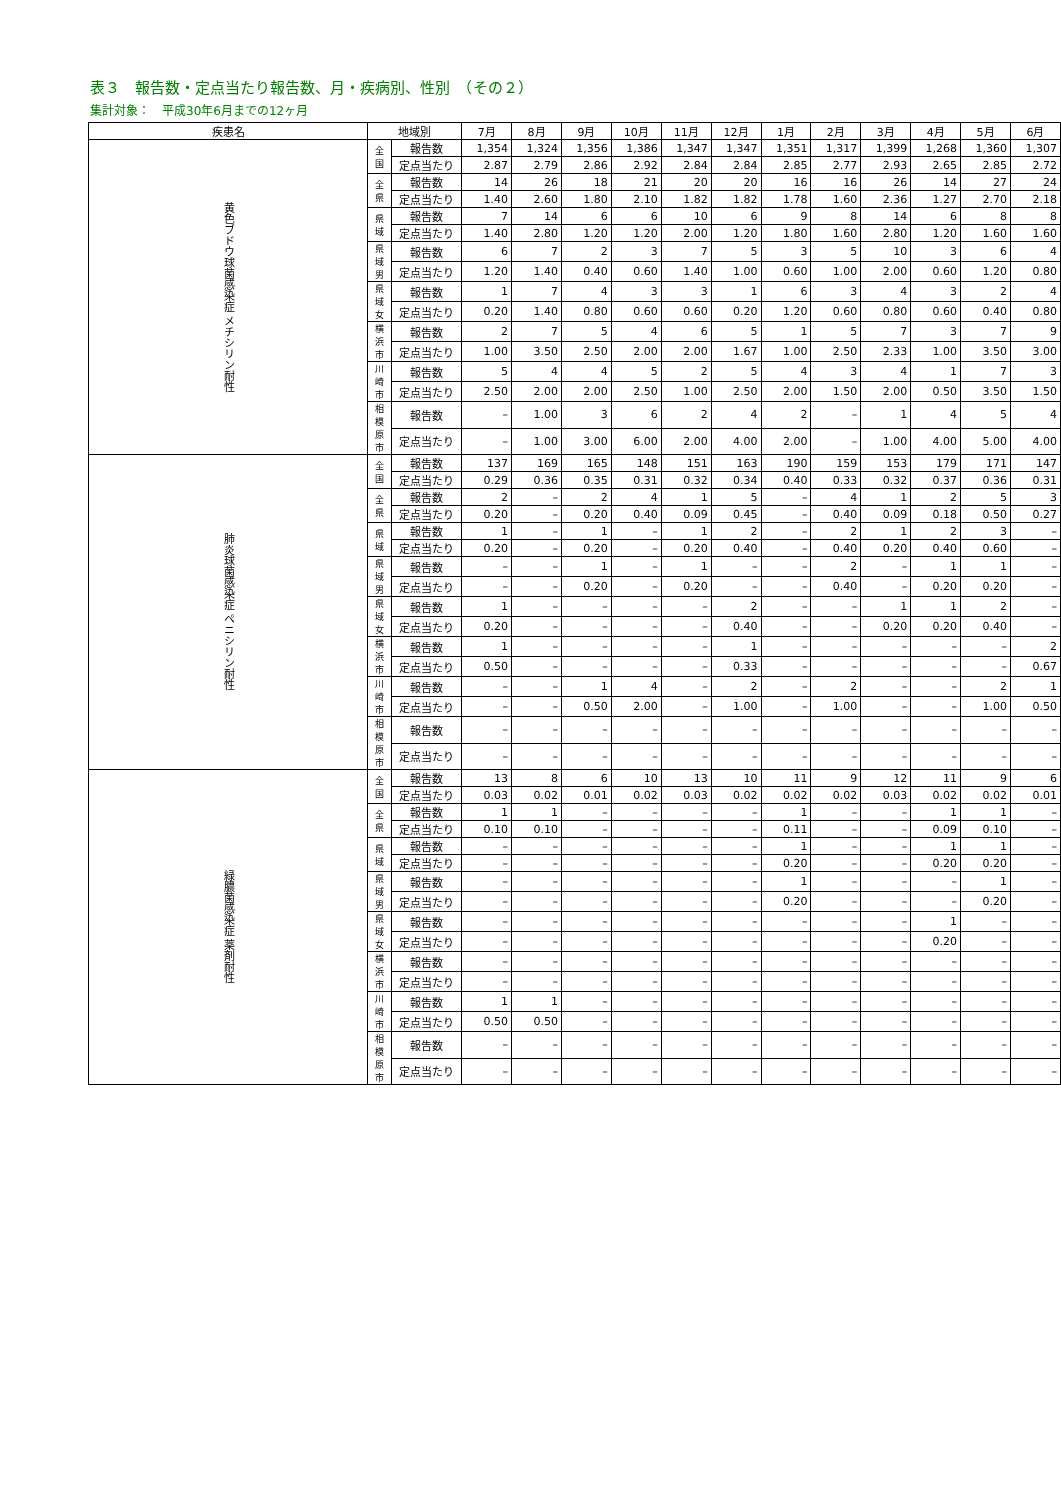表３　報告数・定点当たり報告数、月・疾病別、性別　（その２）
集計対象：　平成30年6月までの12ヶ月
| 疾患名 | 地域別 | | 7月 | 8月 | 9月 | 10月 | 11月 | 12月 | 1月 | 2月 | 3月 | 4月 | 5月 | 6月 |
| --- | --- | --- | --- | --- | --- | --- | --- | --- | --- | --- | --- | --- | --- | --- |
| 黄色ブドウ球菌感染症 メチシリン耐性 | 全国 | 報告数 | 1,354 | 1,324 | 1,356 | 1,386 | 1,347 | 1,347 | 1,351 | 1,317 | 1,399 | 1,268 | 1,360 | 1,307 |
| | | 定点当たり | 2.87 | 2.79 | 2.86 | 2.92 | 2.84 | 2.84 | 2.85 | 2.77 | 2.93 | 2.65 | 2.85 | 2.72 |
| | 全県 | 報告数 | 14 | 26 | 18 | 21 | 20 | 20 | 16 | 16 | 26 | 14 | 27 | 24 |
| | | 定点当たり | 1.40 | 2.60 | 1.80 | 2.10 | 1.82 | 1.82 | 1.78 | 1.60 | 2.36 | 1.27 | 2.70 | 2.18 |
| | 県域 | 報告数 | 7 | 14 | 6 | 6 | 10 | 6 | 9 | 8 | 14 | 6 | 8 | 8 |
| | | 定点当たり | 1.40 | 2.80 | 1.20 | 1.20 | 2.00 | 1.20 | 1.80 | 1.60 | 2.80 | 1.20 | 1.60 | 1.60 |
| | 県域男 | 報告数 | 6 | 7 | 2 | 3 | 7 | 5 | 3 | 5 | 10 | 3 | 6 | 4 |
| | | 定点当たり | 1.20 | 1.40 | 0.40 | 0.60 | 1.40 | 1.00 | 0.60 | 1.00 | 2.00 | 0.60 | 1.20 | 0.80 |
| | 県域女 | 報告数 | 1 | 7 | 4 | 3 | 3 | 1 | 6 | 3 | 4 | 3 | 2 | 4 |
| | | 定点当たり | 0.20 | 1.40 | 0.80 | 0.60 | 0.60 | 0.20 | 1.20 | 0.60 | 0.80 | 0.60 | 0.40 | 0.80 |
| | 横浜市 | 報告数 | 2 | 7 | 5 | 4 | 6 | 5 | 1 | 5 | 7 | 3 | 7 | 9 |
| | | 定点当たり | 1.00 | 3.50 | 2.50 | 2.00 | 2.00 | 1.67 | 1.00 | 2.50 | 2.33 | 1.00 | 3.50 | 3.00 |
| | 川崎市 | 報告数 | 5 | 4 | 4 | 5 | 2 | 5 | 4 | 3 | 4 | 1 | 7 | 3 |
| | | 定点当たり | 2.50 | 2.00 | 2.00 | 2.50 | 1.00 | 2.50 | 2.00 | 1.50 | 2.00 | 0.50 | 3.50 | 1.50 |
| | 相模原市 | 報告数 | – | 1.00 | 3 | 6 | 2 | 4 | 2 | – | 1 | 4 | 5 | 4 |
| | | 定点当たり | – | 1.00 | 3.00 | 6.00 | 2.00 | 4.00 | 2.00 | – | 1.00 | 4.00 | 5.00 | 4.00 |
| 肺炎球菌感染症 ペニシリン耐性 | 全国 | 報告数 | 137 | 169 | 165 | 148 | 151 | 163 | 190 | 159 | 153 | 179 | 171 | 147 |
| | | 定点当たり | 0.29 | 0.36 | 0.35 | 0.31 | 0.32 | 0.34 | 0.40 | 0.33 | 0.32 | 0.37 | 0.36 | 0.31 |
| | 全県 | 報告数 | 2 | – | 2 | 4 | 1 | 5 | – | 4 | 1 | 2 | 5 | 3 |
| | | 定点当たり | 0.20 | – | 0.20 | 0.40 | 0.09 | 0.45 | – | 0.40 | 0.09 | 0.18 | 0.50 | 0.27 |
| | 県域 | 報告数 | 1 | – | 1 | – | 1 | 2 | – | 2 | 1 | 2 | 3 | – |
| | | 定点当たり | 0.20 | – | 0.20 | – | 0.20 | 0.40 | – | 0.40 | 0.20 | 0.40 | 0.60 | – |
| | 県域男 | 報告数 | – | – | 1 | – | 1 | – | – | 2 | – | 1 | 1 | – |
| | | 定点当たり | – | – | 0.20 | – | 0.20 | – | – | 0.40 | – | 0.20 | 0.20 | – |
| | 県域女 | 報告数 | 1 | – | – | – | – | 2 | – | – | 1 | 1 | 2 | – |
| | | 定点当たり | 0.20 | – | – | – | – | 0.40 | – | – | 0.20 | 0.20 | 0.40 | – |
| | 横浜市 | 報告数 | 1 | – | – | – | – | 1 | – | – | – | – | – | 2 |
| | | 定点当たり | 0.50 | – | – | – | – | 0.33 | – | – | – | – | – | 0.67 |
| | 川崎市 | 報告数 | – | – | 1 | 4 | – | 2 | – | 2 | – | – | 2 | 1 |
| | | 定点当たり | – | – | 0.50 | 2.00 | – | 1.00 | – | 1.00 | – | – | 1.00 | 0.50 |
| | 相模原市 | 報告数 | – | – | – | – | – | – | – | – | – | – | – | – |
| | | 定点当たり | – | – | – | – | – | – | – | – | – | – | – | – |
| 緑膿菌感染症 薬剤耐性 | 全国 | 報告数 | 13 | 8 | 6 | 10 | 13 | 10 | 11 | 9 | 12 | 11 | 9 | 6 |
| | | 定点当たり | 0.03 | 0.02 | 0.01 | 0.02 | 0.03 | 0.02 | 0.02 | 0.02 | 0.03 | 0.02 | 0.02 | 0.01 |
| | 全県 | 報告数 | 1 | 1 | – | – | – | – | 1 | – | – | 1 | 1 | – |
| | | 定点当たり | 0.10 | 0.10 | – | – | – | – | 0.11 | – | – | 0.09 | 0.10 | – |
| | 県域 | 報告数 | – | – | – | – | – | – | 1 | – | – | 1 | 1 | – |
| | | 定点当たり | – | – | – | – | – | – | 0.20 | – | – | 0.20 | 0.20 | – |
| | 県域男 | 報告数 | – | – | – | – | – | – | 1 | – | – | – | 1 | – |
| | | 定点当たり | – | – | – | – | – | – | 0.20 | – | – | – | 0.20 | – |
| | 県域女 | 報告数 | – | – | – | – | – | – | – | – | – | 1 | – | – |
| | | 定点当たり | – | – | – | – | – | – | – | – | – | 0.20 | – | – |
| | 横浜市 | 報告数 | – | – | – | – | – | – | – | – | – | – | – | – |
| | | 定点当たり | – | – | – | – | – | – | – | – | – | – | – | – |
| | 川崎市 | 報告数 | 1 | 1 | – | – | – | – | – | – | – | – | – | – |
| | | 定点当たり | 0.50 | 0.50 | – | – | – | – | – | – | – | – | – | – |
| | 相模原市 | 報告数 | – | – | – | – | – | – | – | – | – | – | – | – |
| | | 定点当たり | – | – | – | – | – | – | – | – | – | – | – | – |